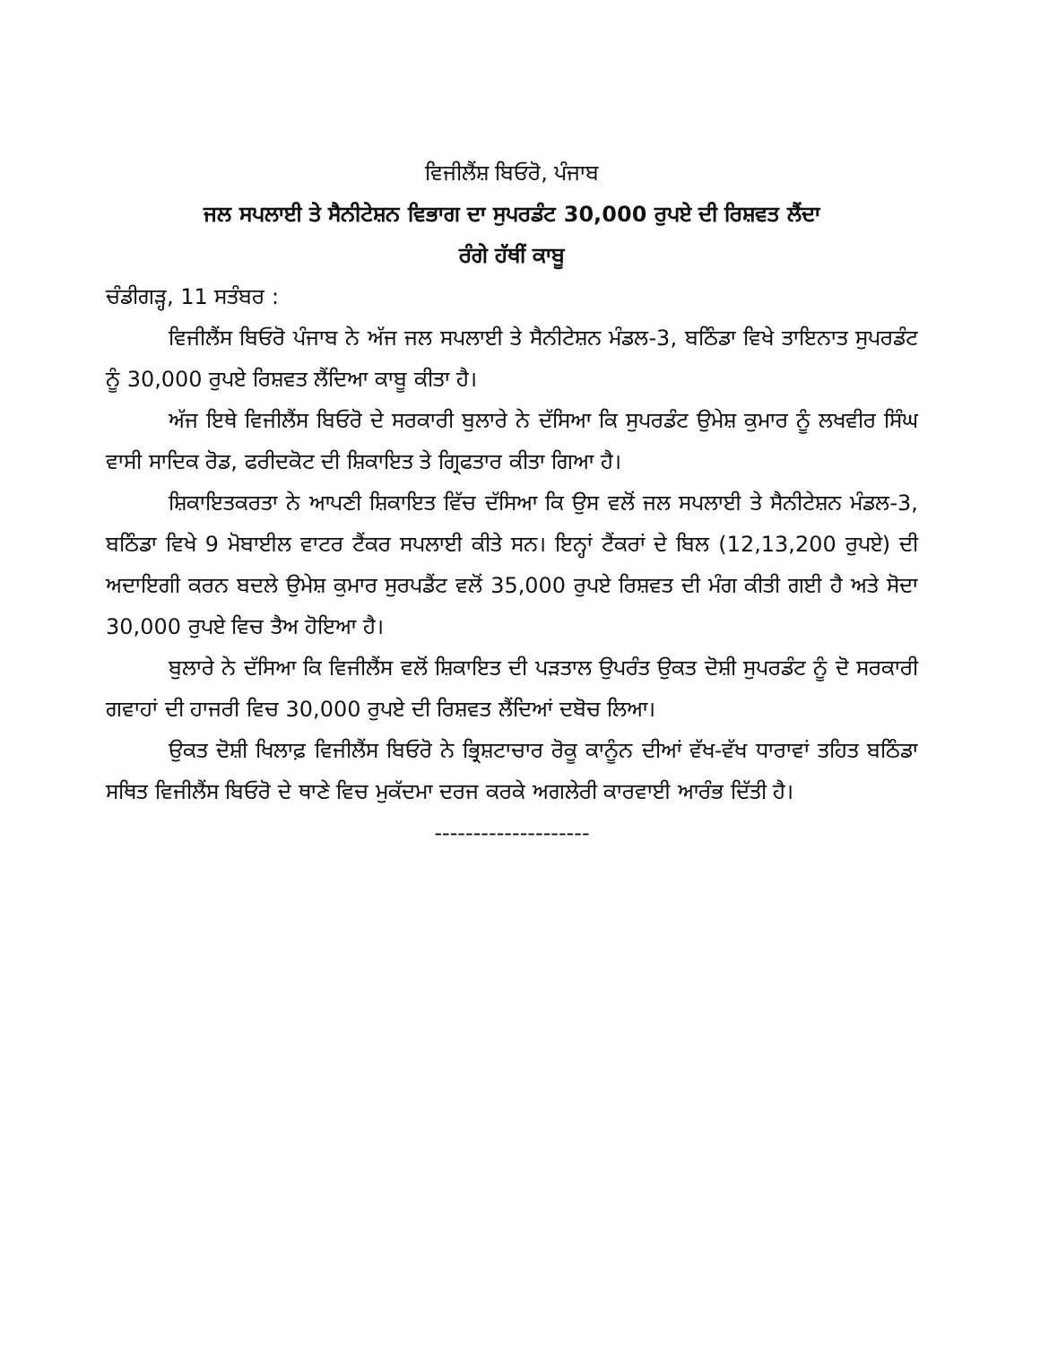ਵਿਜੀਲੈਂਸ਼ ਬਿਓਰੋ, ਪੰਜਾਬ
ਜਲ ਸਪਲਾਈ ਤੇ ਸੈਨੀਟੇਸ਼ਨ ਵਿਭਾਗ ਦਾ ਸੁਪਰਡੰਟ 30,000 ਰੁਪਏ ਦੀ ਰਿਸ਼ਵਤ ਲੈਂਦਾ
ਰੰਗੇ ਹੱਥੀਂ ਕਾਬੂ
ਚੰਡੀਗੜ੍ਹ, 11 ਸਤੰਬਰ :
ਵਿਜੀਲੈਂਸ ਬਿਓਰੋ ਪੰਜਾਬ ਨੇ ਅੱਜ ਜਲ ਸਪਲਾਈ ਤੇ ਸੈਨੀਟੇਸ਼ਨ ਮੰਡਲ-3, ਬਠਿੰਡਾ ਵਿਖੇ ਤਾਇਨਾਤ ਸੁਪਰਡੰਟ ਨੂੰ 30,000 ਰੁਪਏ ਰਿਸ਼ਵਤ ਲੈਂਦਿਆ ਕਾਬੂ ਕੀਤਾ ਹੈ।
ਅੱਜ ਇਥੇ ਵਿਜੀਲੈਂਸ ਬਿਓਰੋ ਦੇ ਸਰਕਾਰੀ ਬੁਲਾਰੇ ਨੇ ਦੱਸਿਆ ਕਿ ਸੁਪਰਡੰਟ ਉਮੇਸ਼ ਕੁਮਾਰ ਨੂੰ ਲਖਵੀਰ ਸਿੰਘ ਵਾਸੀ ਸਾਦਿਕ ਰੋਡ, ਫਰੀਦਕੋਟ ਦੀ ਸ਼ਿਕਾਇਤ ਤੇ ਗ੍ਰਿਫਤਾਰ ਕੀਤਾ ਗਿਆ ਹੈ।
ਸ਼ਿਕਾਇਤਕਰਤਾ ਨੇ ਆਪਣੀ ਸ਼ਿਕਾਇਤ ਵਿੱਚ ਦੱਸਿਆ ਕਿ ਉਸ ਵਲੋਂ ਜਲ ਸਪਲਾਈ ਤੇ ਸੈਨੀਟੇਸ਼ਨ ਮੰਡਲ-3, ਬਠਿੰਡਾ ਵਿਖੇ 9 ਮੋਬਾਈਲ ਵਾਟਰ ਟੈਂਕਰ ਸਪਲਾਈ ਕੀਤੇ ਸਨ। ਇਨ੍ਹਾਂ ਟੈਂਕਰਾਂ ਦੇ ਬਿਲ (12,13,200 ਰੁਪਏ) ਦੀ ਅਦਾਇਗੀ ਕਰਨ ਬਦਲੇ ਉਮੇਸ਼ ਕੁਮਾਰ ਸੁਰਪਡੈਂਟ ਵਲੋਂ 35,000 ਰੁਪਏ ਰਿਸ਼ਵਤ ਦੀ ਮੰਗ ਕੀਤੀ ਗਈ ਹੈ ਅਤੇ ਸੋਦਾ 30,000 ਰੁਪਏ ਵਿਚ ਤੈਅ ਹੋਇਆ ਹੈ।
ਬੁਲਾਰੇ ਨੇ ਦੱਸਿਆ ਕਿ ਵਿਜੀਲੈਂਸ ਵਲੋਂ ਸ਼ਿਕਾਇਤ ਦੀ ਪੜਤਾਲ ਉਪਰੰਤ ਉਕਤ ਦੋਸ਼ੀ ਸੁਪਰਡੰਟ ਨੂੰ ਦੋ ਸਰਕਾਰੀ ਗਵਾਹਾਂ ਦੀ ਹਾਜਰੀ ਵਿਚ 30,000 ਰੁਪਏ ਦੀ ਰਿਸ਼ਵਤ ਲੈਂਦਿਆਂ ਦਬੋਚ ਲਿਆ।
ਉਕਤ ਦੋਸ਼ੀ ਖਿਲਾਫ਼ ਵਿਜੀਲੈਂਸ ਬਿਓਰੋ ਨੇ ਭ੍ਰਿਸ਼ਟਾਚਾਰ ਰੋਕੂ ਕਾਨੂੰਨ ਦੀਆਂ ਵੱਖ-ਵੱਖ ਧਾਰਾਵਾਂ ਤਹਿਤ ਬਠਿੰਡਾ ਸਥਿਤ ਵਿਜੀਲੈਂਸ ਬਿਓਰੋ ਦੇ ਥਾਣੇ ਵਿਚ ਮੁਕੱਦਮਾ ਦਰਜ ਕਰਕੇ ਅਗਲੇਰੀ ਕਾਰਵਾਈ ਆਰੰਭ ਦਿੱਤੀ ਹੈ।
--------------------